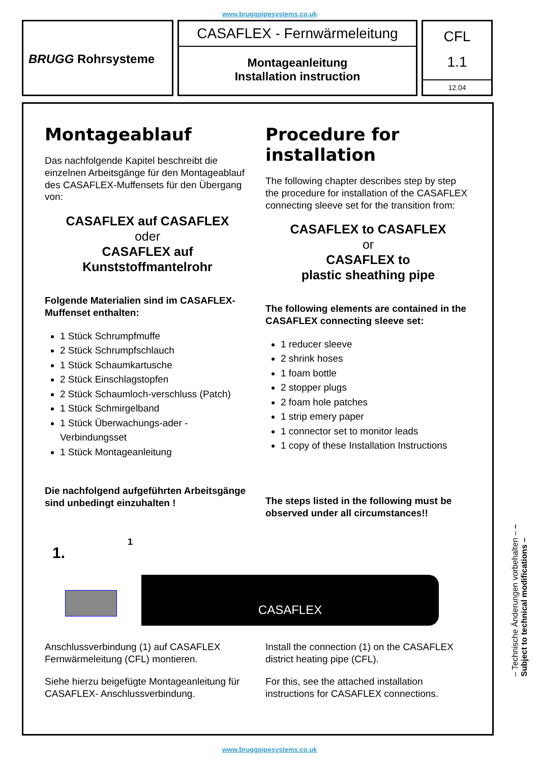www.bruggpipesystems.co.uk
BRUGG Rohrsysteme
CASAFLEX - Fernwärmeleitung
Montageanleitung
Installation instruction
CFL
1.1
12.04
Montageablauf
Das nachfolgende Kapitel beschreibt die einzelnen Arbeitsgänge für den Montageablauf des CASAFLEX-Muffensets für den Übergang von:
CASAFLEX auf CASAFLEX
oder
CASAFLEX auf
Kunststoffmantelrohr
Folgende Materialien sind im CASAFLEX-Muffenset enthalten:
1 Stück Schrumpfmuffe
2 Stück Schrumpfschlauch
1 Stück Schaumkartusche
2 Stück Einschlagstopfen
2 Stück Schaumloch-verschluss (Patch)
1 Stück Schmirgelband
1 Stück Überwachungs-ader - Verbindungsset
1 Stück Montageanleitung
Die nachfolgend aufgeführten Arbeitsgänge sind unbedingt einzuhalten !
Procedure for installation
The following chapter describes step by step the procedure for installation of the CASAFLEX connecting sleeve set for the transition from:
CASAFLEX to CASAFLEX
or
CASAFLEX to
plastic sheathing pipe
The following elements are contained in the CASAFLEX connecting sleeve set:
1 reducer sleeve
2 shrink hoses
1 foam bottle
2 stopper plugs
2 foam hole patches
1 strip emery paper
1 connector set to monitor leads
1 copy of these Installation Instructions
The steps listed in the following must be observed under all circumstances!!
1.
1
CASAFLEX
Anschlussverbindung (1) auf CASAFLEX Fernwärmeleitung (CFL) montieren.
Siehe hierzu beigefügte Montageanleitung für CASAFLEX- Anschlussverbindung.
Install the connection (1) on the CASAFLEX district heating pipe (CFL).
For this, see the attached installation instructions for CASAFLEX connections.
– Technische Änderungen vorbehalten – – Subject to technical modifications –
www.bruggpipesystems.co.uk